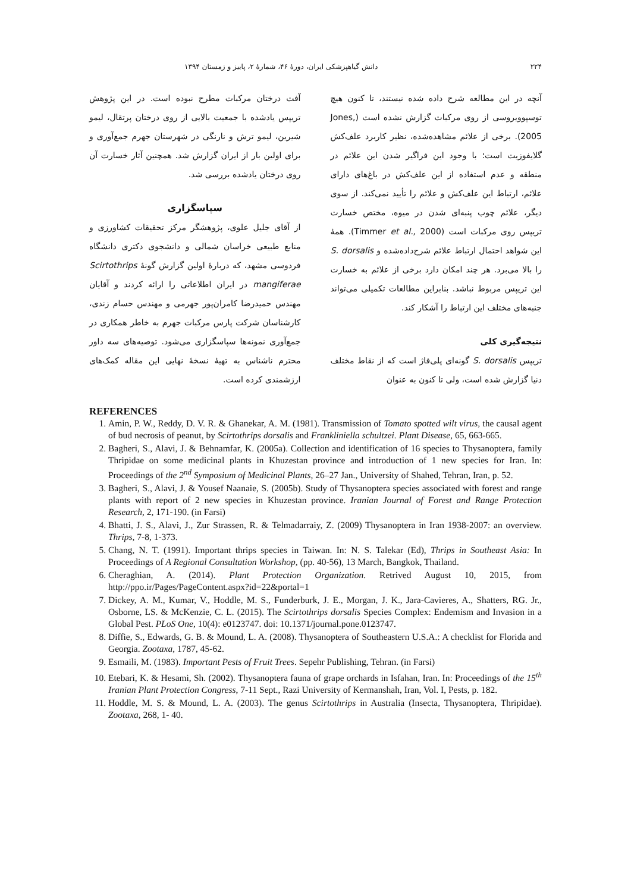۲۲۴ دانش گیاهپزشکی ایران، دورهٔ ۴۶، شمارهٔ ۲، پاییز و زمستان ۱۳۹۴
آنچه در این مطالعه شرح داده شده نیستند، تا کنون هیچ توسپوویروسی از روی مرکبات گزارش نشده است (Jones, 2005). برخی از علائم مشاهده‌شده، نظیر کاربرد علف‌کش گلایفوزیت است؛ با وجود این فراگیر شدن این علائم در منطقه و عدم استفاده از این علف‌کش در باغ‌های دارای علائم، ارتباط این علف‌کش و علائم را تأیید نمی‌کند. از سوی دیگر، علائم چوب پنبه‌ای شدن در میوه، مختص خسارت تریپس روی مرکبات است (Timmer et al., 2000). همهٔ این شواهد احتمال ارتباط علائم شرح‌داده‌شده و S. dorsalis را بالا می‌برد. هر چند امکان دارد برخی از علائم به خسارت این تریپس مربوط نباشد. بنابراین مطالعات تکمیلی می‌تواند جنبه‌های مختلف این ارتباط را آشکار کند.
نتیجه‌گیری کلی
تریپس S. dorsalis گونه‌ای پلی‌فاژ است که از نقاط مختلف دنیا گزارش شده است، ولی تا کنون به عنوان
آفت درختان مرکبات مطرح نبوده است. در این پژوهش تریپس یادشده با جمعیت بالایی از روی درختان پرتقال، لیمو شیرین، لیمو ترش و نارنگی در شهرستان جهرم جمع‌آوری و برای اولین بار از ایران گزارش شد. همچنین آثار خسارت آن روی درختان یادشده بررسی شد.
سپاسگزاری
از آقای جلیل علوی، پژوهشگر مرکز تحقیقات کشاورزی و منابع طبیعی خراسان شمالی و دانشجوی دکتری دانشگاه فردوسی مشهد، که دربارهٔ اولین گزارش گونهٔ Scirtothrips mangiferae در ایران اطلاعاتی را ارائه کردند و آقایان مهندس حمیدرضا کامران‌پور جهرمی و مهندس حسام زندی، کارشناسان شرکت پارس مرکبات جهرم به خاطر همکاری در جمع‌آوری نمونه‌ها سپاسگزاری می‌شود. توصیه‌های سه داور محترم ناشناس به تهیهٔ نسخهٔ نهایی این مقاله کمک‌های ارزشمندی کرده است.
REFERENCES
1. Amin, P. W., Reddy, D. V. R. & Ghanekar, A. M. (1981). Transmission of Tomato spotted wilt virus, the causal agent of bud necrosis of peanut, by Scirtothrips dorsalis and Frankliniella schultzei. Plant Disease, 65, 663-665.
2. Bagheri, S., Alavi, J. & Behnamfar, K. (2005a). Collection and identification of 16 species to Thysanoptera, family Thripidae on some medicinal plants in Khuzestan province and introduction of 1 new species for Iran. In: Proceedings of the 2<sup>nd</sup> Symposium of Medicinal Plants, 26–27 Jan., University of Shahed, Tehran, Iran, p. 52.
3. Bagheri, S., Alavi, J. & Yousef Naanaie, S. (2005b). Study of Thysanoptera species associated with forest and range plants with report of 2 new species in Khuzestan province. Iranian Journal of Forest and Range Protection Research, 2, 171-190. (in Farsi)
4. Bhatti, J. S., Alavi, J., Zur Strassen, R. & Telmadarraiy, Z. (2009) Thysanoptera in Iran 1938-2007: an overview. Thrips, 7-8, 1-373.
5. Chang, N. T. (1991). Important thrips species in Taiwan. In: N. S. Talekar (Ed), Thrips in Southeast Asia: In Proceedings of A Regional Consultation Workshop, (pp. 40-56), 13 March, Bangkok, Thailand.
6. Cheraghian, A. (2014). Plant Protection Organization. Retrived August 10, 2015, from http://ppo.ir/Pages/PageContent.aspx?id=22&portal=1
7. Dickey, A. M., Kumar, V., Hoddle, M. S., Funderburk, J. E., Morgan, J. K., Jara-Cavieres, A., Shatters, RG. Jr., Osborne, LS. & McKenzie, C. L. (2015). The Scirtothrips dorsalis Species Complex: Endemism and Invasion in a Global Pest. PLoS One, 10(4): e0123747. doi: 10.1371/journal.pone.0123747.
8. Diffie, S., Edwards, G. B. & Mound, L. A. (2008). Thysanoptera of Southeastern U.S.A.: A checklist for Florida and Georgia. Zootaxa, 1787, 45-62.
9. Esmaili, M. (1983). Important Pests of Fruit Trees. Sepehr Publishing, Tehran. (in Farsi)
10. Etebari, K. & Hesami, Sh. (2002). Thysanoptera fauna of grape orchards in Isfahan, Iran. In: Proceedings of the 15<sup>th</sup> Iranian Plant Protection Congress, 7-11 Sept., Razi University of Kermanshah, Iran, Vol. I, Pests, p. 182.
11. Hoddle, M. S. & Mound, L. A. (2003). The genus Scirtothrips in Australia (Insecta, Thysanoptera, Thripidae). Zootaxa, 268, 1- 40.